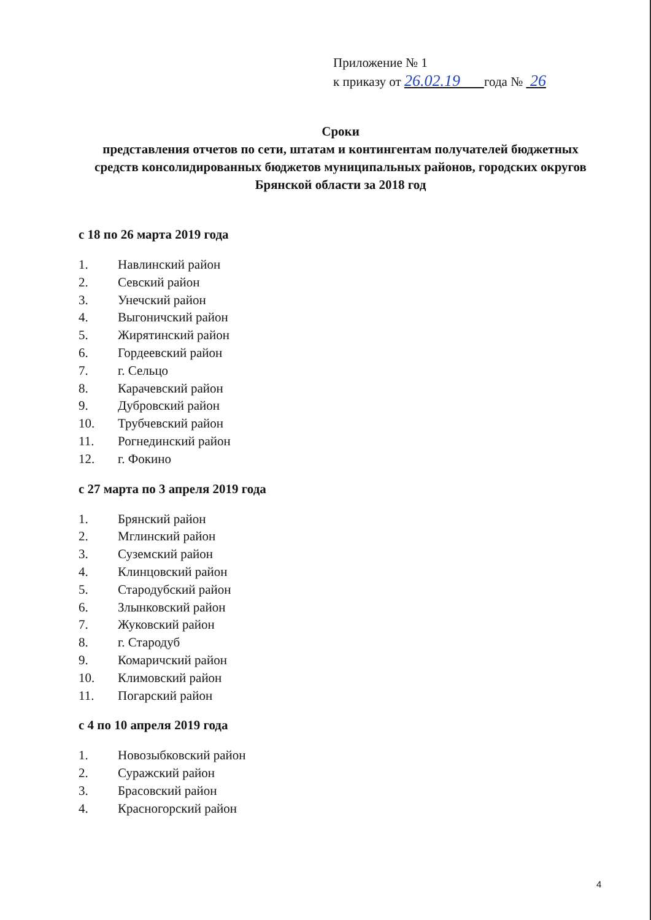Приложение № 1
к приказу от 26.02.19 года № 26
Сроки
представления отчетов по сети, штатам и контингентам получателей бюджетных средств консолидированных бюджетов муниципальных районов, городских округов Брянской области за 2018 год
с 18 по 26 марта 2019 года
1. Навлинский район
2. Севский район
3. Унечский район
4. Выгоничский район
5. Жирятинский район
6. Гордеевский район
7. г. Сельцо
8. Карачевский район
9. Дубровский район
10. Трубчевский район
11. Рогнединский район
12. г. Фокино
с 27 марта по 3 апреля 2019 года
1. Брянский район
2. Мглинский район
3. Суземский район
4. Клинцовский район
5. Стародубский район
6. Злынковский район
7. Жуковский район
8. г. Стародуб
9. Комаричский район
10. Климовский район
11. Погарский район
с 4 по 10 апреля 2019 года
1. Новозыбковский район
2. Суражский район
3. Брасовский район
4. Красногорский район
4